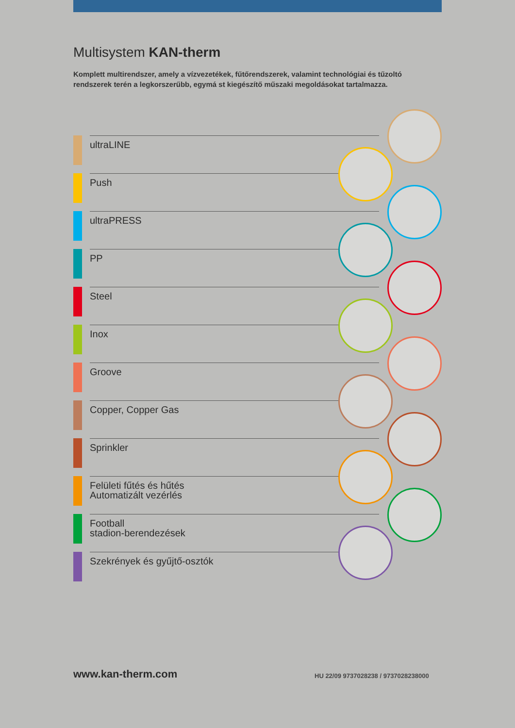Multisystem KAN-therm
Komplett multirendszer, amely a vízvezetékek, fűtőrendszerek, valamint technológiai és tűzoltó rendszerek terén a legkorszerűbb, egymá st kiegészítő műszaki megoldásokat tartalmazza.
ultraLINE
Push
ultraPRESS
PP
Steel
Inox
Groove
Copper, Copper Gas
Sprinkler
Felületi fűtés és hűtés
Automatizált vezérlés
Football
stadion-berendezések
Szekrények és gyűjtő-osztók
www.kan-therm.com
HU 22/09 9737028238 / 9737028238000